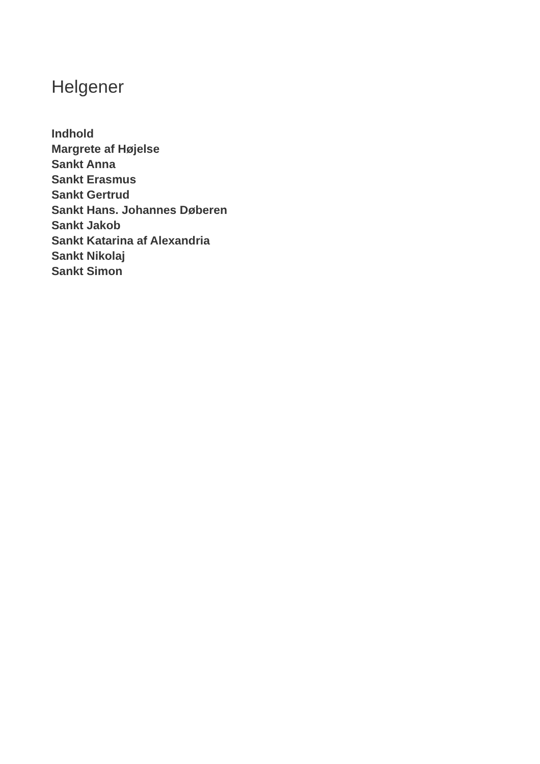Helgener
Indhold
Margrete af Højelse
Sankt Anna
Sankt Erasmus
Sankt Gertrud
Sankt Hans. Johannes Døberen
Sankt Jakob
Sankt Katarina af Alexandria
Sankt Nikolaj
Sankt Simon